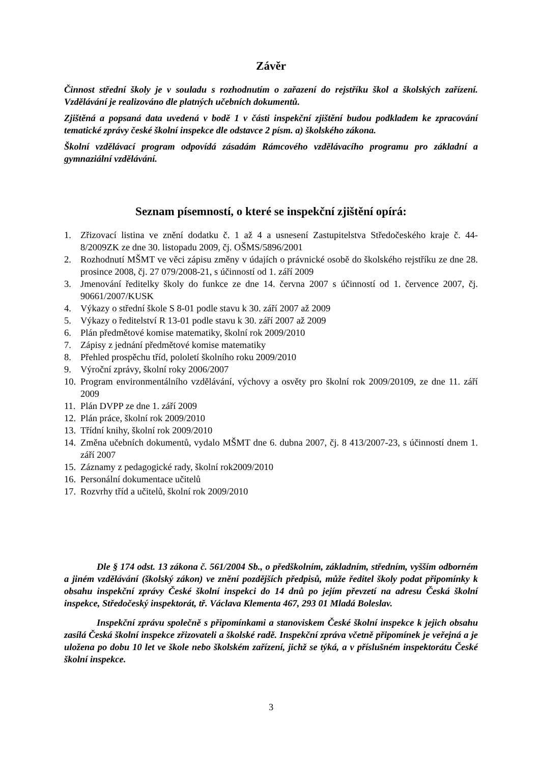Závěr
Činnost střední školy je v souladu s rozhodnutím o zařazení do rejstříku škol a školských zařízení. Vzdělávání je realizováno dle platných učebních dokumentů.
Zjištěná a popsaná data uvedená v bodě 1 v části inspekční zjištění budou podkladem ke zpracování tematické zprávy české školní inspekce dle odstavce 2 písm. a) školského zákona.
Školní vzdělávací program odpovídá zásadám Rámcového vzdělávacího programu pro základní a gymnaziální vzdělávání.
Seznam písemností, o které se inspekční zjištění opírá:
1. Zřizovací listina ve znění dodatku č. 1 až 4 a usnesení Zastupitelstva Středočeského kraje č. 44-8/2009ZK ze dne 30. listopadu 2009, čj. OŠMS/5896/2001
2. Rozhodnutí MŠMT ve věci zápisu změny v údajích o právnické osobě do školského rejstříku ze dne 28. prosince 2008, čj. 27 079/2008-21, s účinností od 1. září 2009
3. Jmenování ředitelky školy do funkce ze dne 14. června 2007 s účinností od 1. července 2007, čj. 90661/2007/KUSK
4. Výkazy o střední škole S 8-01 podle stavu k 30. září 2007 až 2009
5. Výkazy o ředitelství R 13-01 podle stavu k 30. září 2007 až 2009
6. Plán předmětové komise matematiky, školní rok 2009/2010
7. Zápisy z jednání předmětové komise matematiky
8. Přehled prospěchu tříd, pololetí školního roku 2009/2010
9. Výroční zprávy, školní roky 2006/2007
10. Program environmentálního vzdělávání, výchovy a osvěty pro školní rok 2009/20109, ze dne 11. září 2009
11. Plán DVPP ze dne 1. září 2009
12. Plán práce, školní rok 2009/2010
13. Třídní knihy, školní rok 2009/2010
14. Změna učebních dokumentů, vydalo MŠMT dne 6. dubna 2007, čj. 8 413/2007-23, s účinností dnem 1. září 2007
15. Záznamy z pedagogické rady, školní rok2009/2010
16. Personální dokumentace učitelů
17. Rozvrhy tříd a učitelů, školní rok 2009/2010
Dle § 174 odst. 13 zákona č. 561/2004 Sb., o předškolním, základním, středním, vyšším odborném a jiném vzdělávání (školský zákon) ve znění pozdějších předpisů, může ředitel školy podat připomínky k obsahu inspekční zprávy České školní inspekci do 14 dnů po jejím převzetí na adresu Česká školní inspekce, Středočeský inspektorát, tř. Václava Klementa 467, 293 01 Mladá Boleslav.
Inspekční zprávu společně s připomínkami a stanoviskem České školní inspekce k jejich obsahu zasílá Česká školní inspekce zřizovateli a školské radě. Inspekční zpráva včetně připomínek je veřejná a je uložena po dobu 10 let ve škole nebo školském zařízení, jichž se týká, a v příslušném inspektorátu České školní inspekce.
3